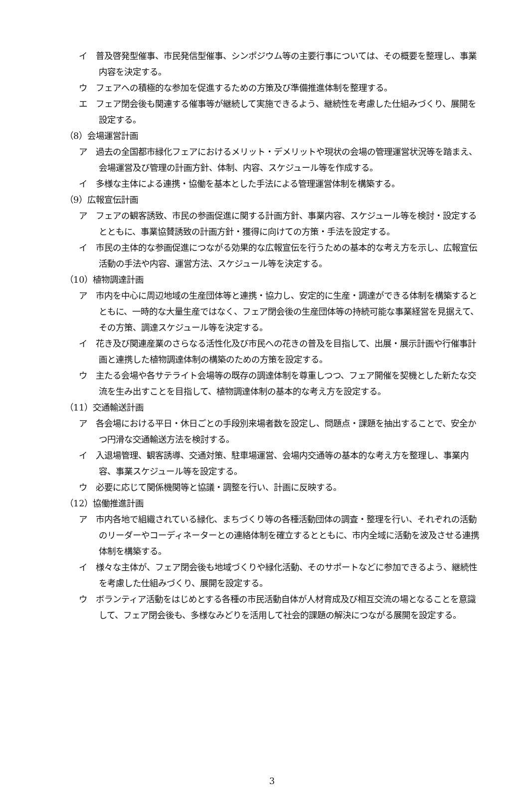イ　普及啓発型催事、市民発信型催事、シンポジウム等の主要行事については、その概要を整理し、事業内容を決定する。
ウ　フェアへの積極的な参加を促進するための方策及び準備推進体制を整理する。
エ　フェア閉会後も関連する催事等が継続して実施できるよう、継続性を考慮した仕組みづくり、展開を設定する。
（8）会場運営計画
ア　過去の全国都市緑化フェアにおけるメリット・デメリットや現状の会場の管理運営状況等を踏まえ、会場運営及び管理の計画方針、体制、内容、スケジュール等を作成する。
イ　多様な主体による連携・協働を基本とした手法による管理運営体制を構築する。
（9）広報宣伝計画
ア　フェアの観客誘致、市民の参画促進に関する計画方針、事業内容、スケジュール等を検討・設定するとともに、事業協賛誘致の計画方針・獲得に向けての方策・手法を設定する。
イ　市民の主体的な参画促進につながる効果的な広報宣伝を行うための基本的な考え方を示し、広報宣伝活動の手法や内容、運営方法、スケジュール等を決定する。
（10）植物調達計画
ア　市内を中心に周辺地域の生産団体等と連携・協力し、安定的に生産・調達ができる体制を構築するとともに、一時的な大量生産ではなく、フェア閉会後の生産団体等の持続可能な事業経営を見据えて、その方策、調達スケジュール等を決定する。
イ　花き及び関連産業のさらなる活性化及び市民への花きの普及を目指して、出展・展示計画や行催事計画と連携した植物調達体制の構築のための方策を設定する。
ウ　主たる会場や各サテライト会場等の既存の調達体制を尊重しつつ、フェア開催を契機とした新たな交流を生み出すことを目指して、植物調達体制の基本的な考え方を設定する。
（11）交通輸送計画
ア　各会場における平日・休日ごとの手段別来場者数を設定し、問題点・課題を抽出することで、安全かつ円滑な交通輸送方法を検討する。
イ　入退場管理、観客誘導、交通対策、駐車場運営、会場内交通等の基本的な考え方を整理し、事業内容、事業スケジュール等を設定する。
ウ　必要に応じて関係機関等と協議・調整を行い、計画に反映する。
（12）協働推進計画
ア　市内各地で組織されている緑化、まちづくり等の各種活動団体の調査・整理を行い、それぞれの活動のリーダーやコーディネーターとの連絡体制を確立するとともに、市内全域に活動を波及させる連携体制を構築する。
イ　様々な主体が、フェア閉会後も地域づくりや緑化活動、そのサポートなどに参加できるよう、継続性を考慮した仕組みづくり、展開を設定する。
ウ　ボランティア活動をはじめとする各種の市民活動自体が人材育成及び相互交流の場となることを意識して、フェア閉会後も、多様なみどりを活用して社会的課題の解決につながる展開を設定する。
3